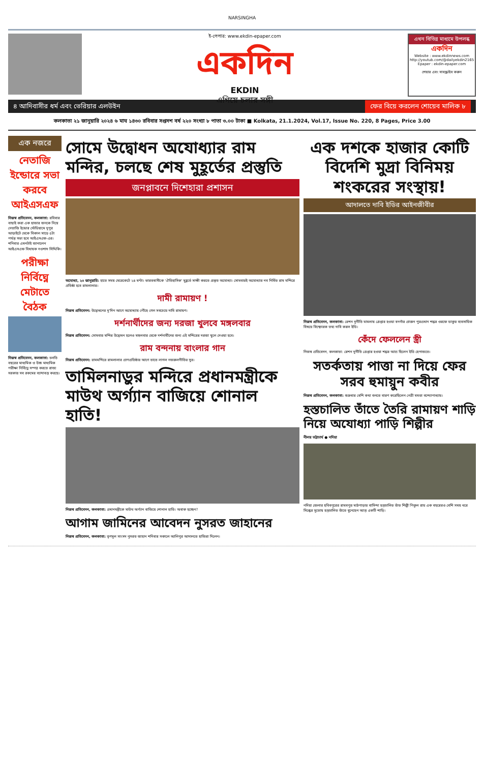NARSINGHA
ই-পেপার: www.ekdin-epaper.com
একদিন
EKDIN
এগিয়ে চলার সঙ্গী
এখন বিভিন্ন মাধ্যমে উপলব্ধ
একদিন
Website : www.ekdinnews.com
http://youtub.com/@dailyekdin2165
Epaper : ekdin-epaper.com
শেয়ার এবং সাবস্ক্রাইব করুন
৪ আদিবাসীর ধর্ম এবং ভেরিয়ার এলউইন ফের বিয়ে করলেন শোয়েব মালিক ৮
কলকাতা ২১ জানুয়ারি ২০২৪ ৬ মাঘ ১৪৩০ রবিবার সপ্তদশ বর্ষ ২২০ সংখ্যা ৮ পাতা ৩.০০ টাকা ■ Kolkata, 21.1.2024, Vol.17, Issue No. 220, 8 Pages, Price 3.00
এক নজরে
নেতাজি ইন্ডোরে সভা করবে আইএসএফ
নিজস্ব প্রতিবেদন, কলকাতা: রবিবার বাছাই করা এক হাজার জনকে নিয়ে নেতাজি ইন্ডোর স্টেডিয়ামে দুপুর আড়াইটে থেকে বিকাল সাড়ে ৫টা পর্যন্ত সভা হবে আইএসএফ-এর। শনিবার এমনটাই জানালেন আইএসএফ বিধায়ক নওশাদ সিদ্দিকি।
পরীক্ষা নির্বিঘ্নে মেটাতে বৈঠক
নিজস্ব প্রতিবেদন, কলকাতা: চলতি বছরের মাধ্যমিক ও উচ্চ মাধ্যমিক পরীক্ষা নির্বিঘ্নে সম্পন্ন করতে রাজ্য সরকার সব রকমের বন্দোবস্ত করছে।
সোমে উদ্বোধন অযোধ্যার রাম মন্দির, চলছে শেষ মুহূর্তের প্রস্তুতি
জনপ্লাবনে দিশেহারা প্রশাসন
অযোধ্যা, ২০ জানুয়ারি: হাতে সময় মেরেকেটে ২৪ ঘণ্টা। ভারতবাসীকে 'ঐতিহাসিক' মুহূর্তে সাক্ষী করতে প্রস্তুত অযোধ্যা। সোমবারই অযোধ্যার নব নির্মিত রাম মন্দিরে প্রতিষ্ঠা হবে রামলালার।
দামী রামায়ণ !
নিজস্ব প্রতিবেদন: উদ্বোধনের দু'দিন আগে অযোধ্যায় পৌঁছে গেল সবচেয়ে দামি রামায়ণ।
দর্শনার্থীদের জন্য দরজা খুলবে মঙ্গলবার
নিজস্ব প্রতিবেদন: সোমবার মন্দির উদ্বোধন হলেও মঙ্গলবার থেকে দর্শনার্থীদের জন্য এই মন্দিরের দরজা খুলে দেওয়া হবে।
রাম বন্দনায় বাংলার গান
নিজস্ব প্রতিবেদন: রামমন্দিরে রামলালার প্রাণপ্রতিষ্ঠার আগে তাতে লাগল নজরুলগীতির সুর।
তামিলনাড়ুর মন্দিরে প্রধানমন্ত্রীকে মাউথ অর্গ্যান বাজিয়ে শোনাল হাতি!
নিজস্ব প্রতিবেদন, কলকাতা: প্রধানমন্ত্রীকে মাউথ অর্গ্যান বাজিয়ে শোনাল হাতি। অবাক হচ্ছেন?
আগাম জামিনের আবেদন নুসরত জাহানের
নিজস্ব প্রতিবেদন, কলকাতা: তৃণমূল সাংসদ নুসরত জাহান শনিবার সকালে আলিপুর আদালতে হাজিরা দিলেন।
এক দশকে হাজার কোটি বিদেশি মুদ্রা বিনিময় শংকরের সংস্থায়!
আদালতে দাবি ইডির আইনজীবীর
নিজস্ব প্রতিবেদন, কলকাতা: রেশন দুর্নীতি মামলায় গ্রেপ্তার হওয়া বনগাঁর প্রাক্তন পুরপ্রধান শঙ্কর ওরফে ডাকুর ব্যবসায়িক বিষয়ে বিস্ফোরক তথ্য দাবি করল ইডি।
কেঁদে ফেললেন স্ত্রী
নিজস্ব প্রতিবেদন, কলকাতা: রেশন দুর্নীতি গ্রেপ্তার হওয়া শঙ্কর আঢ্য ছিলেন ইডি হেপাজতে।
সতর্কতায় পাত্তা না দিয়ে ফের সরব হুমায়ুন কবীর
নিজস্ব প্রতিবেদন, কলকাতা: শুক্রবার বেশি কথা বলতে বারণ করেছিলেন নেত্রী মমতা বন্দ্যোপাধ্যায়।
হস্তচালিত তাঁতে তৈরি রামায়ণ শাড়ি নিয়ে অযোধ্যা পাড়ি শিল্পীর
নীলয় ভট্টাচার্য ● নদিয়া
নদিয়া জেলার হবিবপুরের রাঘবপুর মাঠপাড়ার বাসিন্দা হস্তচালিত তাঁত শিল্পী পিকুল রায় এক বছরেরও বেশি সময় ধরে সিল্কের সুতোয় হস্তচালিত তাঁতে বুনেছেন আস্ত একটি শাড়ি।